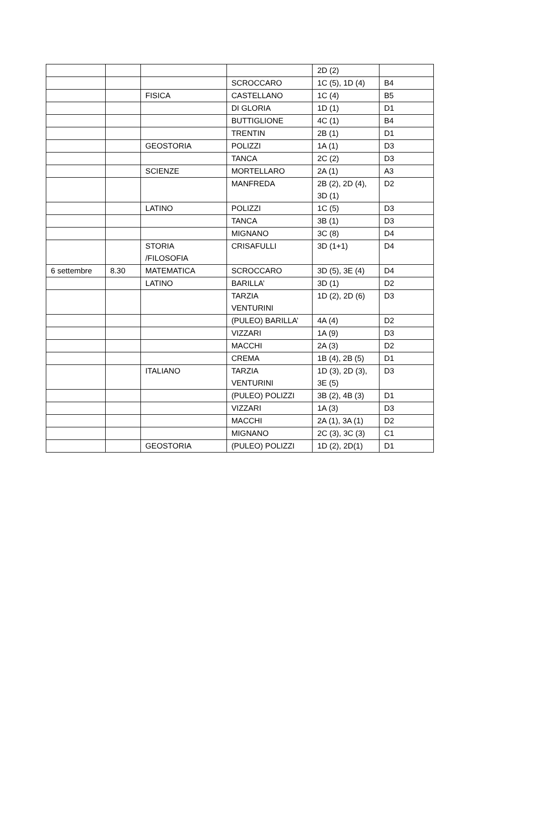| | | | | 2D (2) | |
| | | | SCROCCARO | 1C (5), 1D (4) | B4 |
| | | FISICA | CASTELLANO | 1C (4) | B5 |
| | | | DI GLORIA | 1D (1) | D1 |
| | | | BUTTIGLIONE | 4C (1) | B4 |
| | | | TRENTIN | 2B (1) | D1 |
| | | GEOSTORIA | POLIZZI | 1A (1) | D3 |
| | | | TANCA | 2C (2) | D3 |
| | | SCIENZE | MORTELLARO | 2A (1) | A3 |
| | | | MANFREDA | 2B (2), 2D (4), 3D (1) | D2 |
| | | LATINO | POLIZZI | 1C (5) | D3 |
| | | | TANCA | 3B (1) | D3 |
| | | | MIGNANO | 3C (8) | D4 |
| | | STORIA /FILOSOFIA | CRISAFULLI | 3D (1+1) | D4 |
| 6 settembre | 8.30 | MATEMATICA | SCROCCARO | 3D (5), 3E (4) | D4 |
| | | LATINO | BARILLA’ | 3D (1) | D2 |
| | | | TARZIA VENTURINI | 1D (2), 2D (6) | D3 |
| | | | (PULEO) BARILLA’ | 4A (4) | D2 |
| | | | VIZZARI | 1A (9) | D3 |
| | | | MACCHI | 2A (3) | D2 |
| | | | CREMA | 1B (4), 2B (5) | D1 |
| | | ITALIANO | TARZIA VENTURINI | 1D (3), 2D (3), 3E (5) | D3 |
| | | | (PULEO) POLIZZI | 3B (2), 4B (3) | D1 |
| | | | VIZZARI | 1A (3) | D3 |
| | | | MACCHI | 2A (1), 3A (1) | D2 |
| | | | MIGNANO | 2C (3), 3C (3) | C1 |
| | | GEOSTORIA | (PULEO) POLIZZI | 1D (2), 2D(1) | D1 |